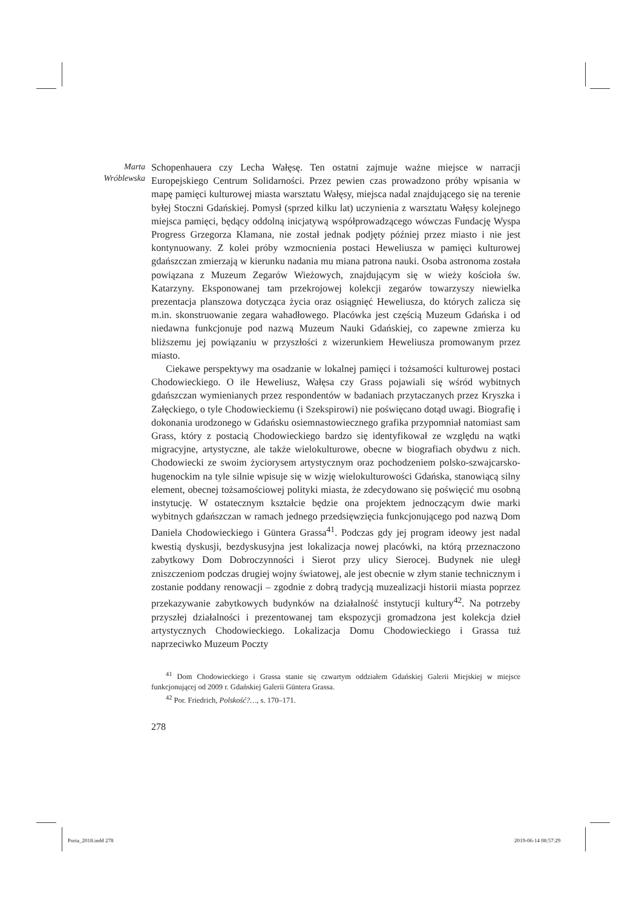Marta
Wróblewska
Schopenhauera czy Lecha Wałęsę. Ten ostatni zajmuje ważne miejsce w narracji Europejskiego Centrum Solidarności. Przez pewien czas prowadzono próby wpisania w mapę pamięci kulturowej miasta warsztatu Wałęsy, miejsca nadal znajdującego się na terenie byłej Stoczni Gdańskiej. Pomysł (sprzed kilku lat) uczynienia z warsztatu Wałęsy kolejnego miejsca pamięci, będący oddolną inicjatywą współprowadzącego wówczas Fundację Wyspa Progress Grzegorza Klamana, nie został jednak podjęty później przez miasto i nie jest kontynuowany. Z kolei próby wzmocnienia postaci Heweliusza w pamięci kulturowej gdańszczan zmierzają w kierunku nadania mu miana patrona nauki. Osoba astronoma została powiązana z Muzeum Zegarów Wieżowych, znajdującym się w wieży kościoła św. Katarzyny. Eksponowanej tam przekrojowej kolekcji zegarów towarzyszy niewielka prezentacja planszowa dotycząca życia oraz osiągnięć Heweliusza, do których zalicza się m.in. skonstruowanie zegara wahadłowego. Placówka jest częścią Muzeum Gdańska i od niedawna funkcjonuje pod nazwą Muzeum Nauki Gdańskiej, co zapewne zmierza ku bliższemu jej powiązaniu w przyszłości z wizerunkiem Heweliusza promowanym przez miasto.
Ciekawe perspektywy ma osadzanie w lokalnej pamięci i tożsamości kulturowej postaci Chodowieckiego. O ile Heweliusz, Wałęsa czy Grass pojawiali się wśród wybitnych gdańszczan wymienianych przez respondentów w badaniach przytaczanych przez Kryszka i Załęckiego, o tyle Chodowieckiemu (i Szekspirowi) nie poświęcano dotąd uwagi. Biografię i dokonania urodzonego w Gdańsku osiemnastowiecznego grafika przypomniał natomiast sam Grass, który z postacią Chodowieckiego bardzo się identyfikował ze względu na wątki migracyjne, artystyczne, ale także wielokulturowe, obecne w biografiach obydwu z nich. Chodowiecki ze swoim życiorysem artystycznym oraz pochodzeniem polsko-szwajcarsko-hugenockim na tyle silnie wpisuje się w wizję wielokulturowości Gdańska, stanowiącą silny element, obecnej tożsamościowej polityki miasta, że zdecydowano się poświęcić mu osobną instytucję. W ostatecznym kształcie będzie ona projektem jednoczącym dwie marki wybitnych gdańszczan w ramach jednego przedsięwzięcia funkcjonującego pod nazwą Dom Daniela Chodowieckiego i Güntera Grassa<sup>41</sup>. Podczas gdy jej program ideowy jest nadal kwestią dyskusji, bezdyskusyjna jest lokalizacja nowej placówki, na którą przeznaczono zabytkowy Dom Dobroczynności i Sierot przy ulicy Sierocej. Budynek nie uległ zniszczeniom podczas drugiej wojny światowej, ale jest obecnie w złym stanie technicznym i zostanie poddany renowacji – zgodnie z dobrą tradycją muzealizacji historii miasta poprzez przekazywanie zabytkowych budynków na działalność instytucji kultury<sup>42</sup>. Na potrzeby przyszłej działalności i prezentowanej tam ekspozycji gromadzona jest kolekcja dzieł artystycznych Chodowieckiego. Lokalizacja Domu Chodowieckiego i Grassa tuż naprzeciwko Muzeum Poczty
<sup>41</sup> Dom Chodowieckiego i Grassa stanie się czwartym oddziałem Gdańskiej Galerii Miejskiej w miejsce funkcjonującej od 2009 r. Gdańskiej Galerii Güntera Grassa.
<sup>42</sup> Por. Friedrich, Polskość?…, s. 170–171.
278
Porta_2018.indd 278 2019-06-14 08:57:29